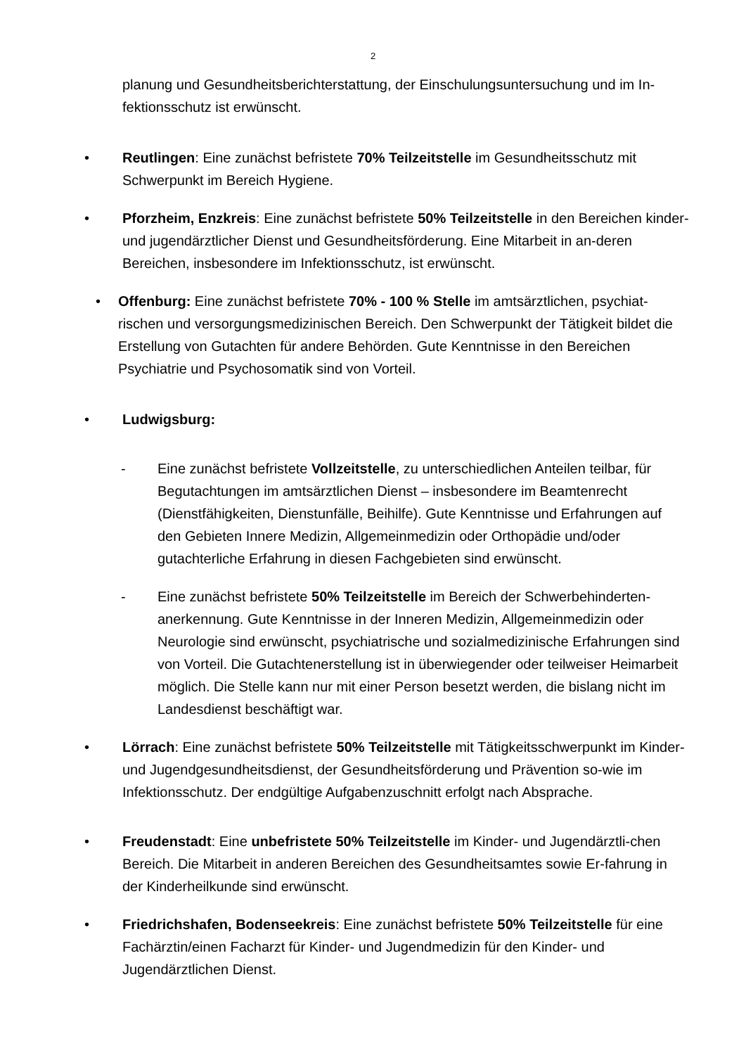2
planung und Gesundheitsberichterstattung, der Einschulungsuntersuchung und im In-fektionsschutz ist erwünscht.
• Reutlingen: Eine zunächst befristete 70% Teilzeitstelle im Gesundheitsschutz mit Schwerpunkt im Bereich Hygiene.
• Pforzheim, Enzkreis: Eine zunächst befristete 50% Teilzeitstelle in den Bereichen kinder- und jugendärztlicher Dienst und Gesundheitsförderung. Eine Mitarbeit in an-deren Bereichen, insbesondere im Infektionsschutz, ist erwünscht.
• Offenburg: Eine zunächst befristete 70% - 100 % Stelle im amtsärztlichen, psychiat-rischen und versorgungsmedizinischen Bereich. Den Schwerpunkt der Tätigkeit bildet die Erstellung von Gutachten für andere Behörden. Gute Kenntnisse in den Bereichen Psychiatrie und Psychosomatik sind von Vorteil.
• Ludwigsburg:
- Eine zunächst befristete Vollzeitstelle, zu unterschiedlichen Anteilen teilbar, für Begutachtungen im amtsärztlichen Dienst – insbesondere im Beamtenrecht (Dienstfähigkeiten, Dienstunfälle, Beihilfe). Gute Kenntnisse und Erfahrungen auf den Gebieten Innere Medizin, Allgemeinmedizin oder Orthopädie und/oder gutachterliche Erfahrung in diesen Fachgebieten sind erwünscht.
- Eine zunächst befristete 50% Teilzeitstelle im Bereich der Schwerbehinderten-anerkennung. Gute Kenntnisse in der Inneren Medizin, Allgemeinmedizin oder Neurologie sind erwünscht, psychiatrische und sozialmedizinische Erfahrungen sind von Vorteil. Die Gutachtenerstellung ist in überwiegender oder teilweiser Heimarbeit möglich. Die Stelle kann nur mit einer Person besetzt werden, die bislang nicht im Landesdienst beschäftigt war.
• Lörrach: Eine zunächst befristete 50% Teilzeitstelle mit Tätigkeitsschwerpunkt im Kinder-und Jugendgesundheitsdienst, der Gesundheitsförderung und Prävention so-wie im Infektionsschutz. Der endgültige Aufgabenzuschnitt erfolgt nach Absprache.
• Freudenstadt: Eine unbefristete 50% Teilzeitstelle im Kinder- und Jugendärztli-chen Bereich. Die Mitarbeit in anderen Bereichen des Gesundheitsamtes sowie Er-fahrung in der Kinderheilkunde sind erwünscht.
• Friedrichshafen, Bodenseekreis: Eine zunächst befristete 50% Teilzeitstelle für eine Fachärztin/einen Facharzt für Kinder- und Jugendmedizin für den Kinder- und Jugendärztlichen Dienst.